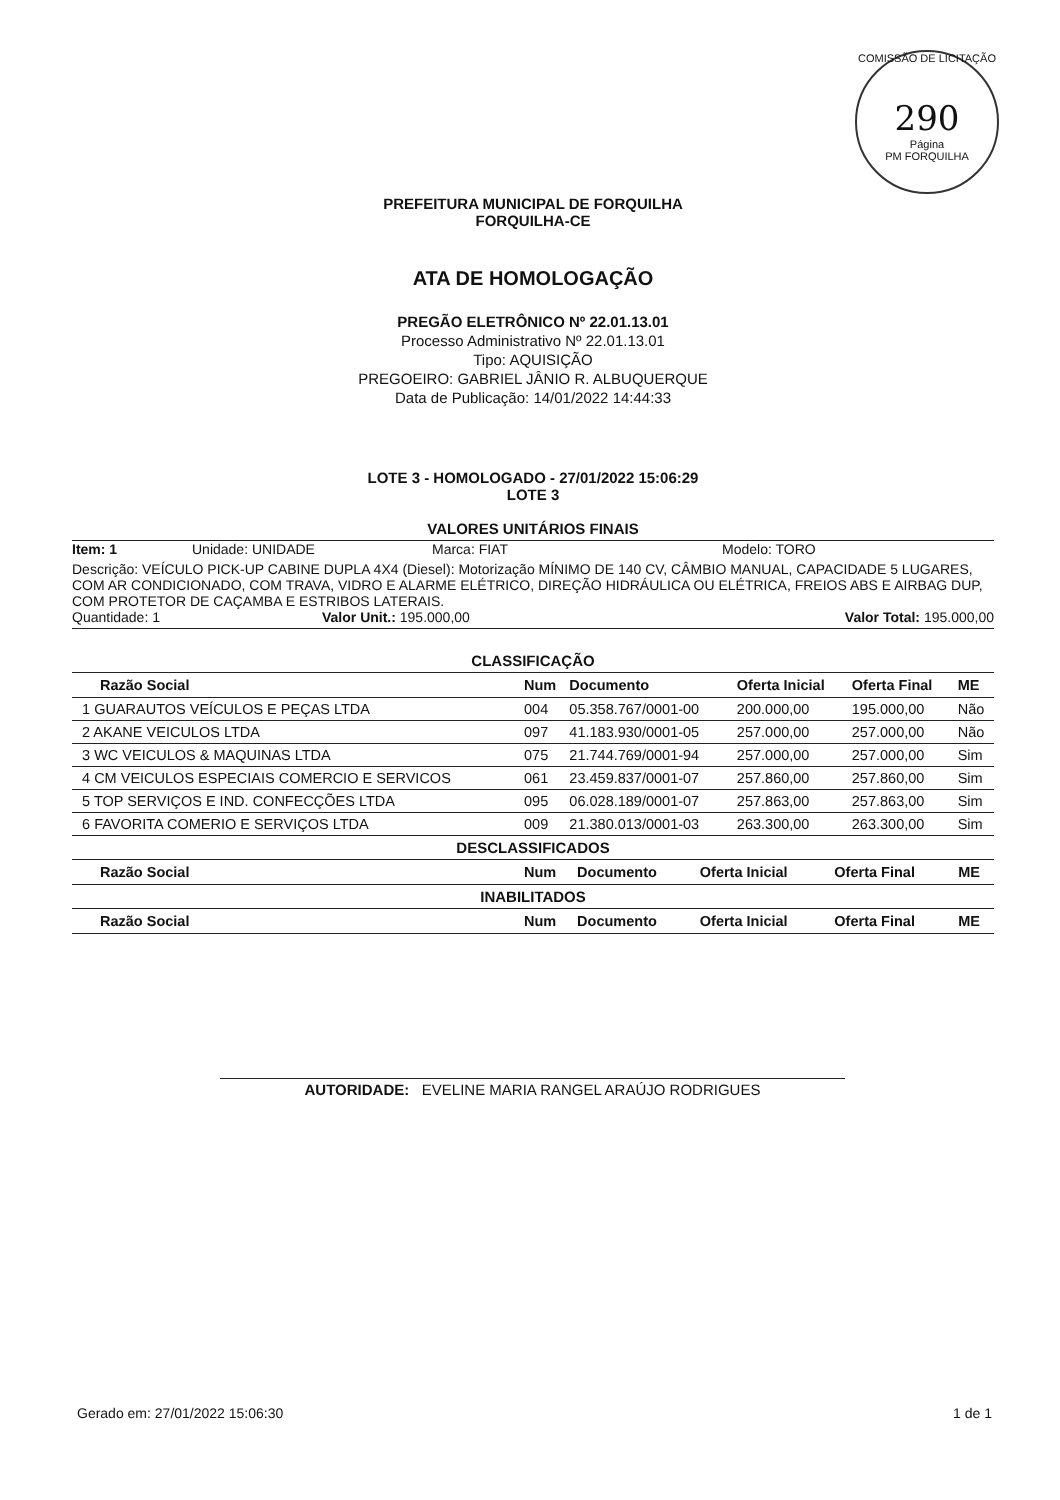COMISSÃO DE LICITAÇÃO
290
Página
PM FORQUILHA
PREFEITURA MUNICIPAL DE FORQUILHA
FORQUILHA-CE
ATA DE HOMOLOGAÇÃO
PREGÃO ELETRÔNICO Nº 22.01.13.01
Processo Administrativo Nº 22.01.13.01
Tipo: AQUISIÇÃO
PREGOEIRO: GABRIEL JÂNIO R. ALBUQUERQUE
Data de Publicação: 14/01/2022 14:44:33
LOTE 3 - HOMOLOGADO - 27/01/2022 15:06:29
LOTE 3
VALORES UNITÁRIOS FINAIS
Item: 1 Unidade: UNIDADE Marca: FIAT Modelo: TORO
Descrição: VEÍCULO PICK-UP CABINE DUPLA 4X4 (Diesel): Motorização MÍNIMO DE 140 CV, CÂMBIO MANUAL, CAPACIDADE 5 LUGARES, COM AR CONDICIONADO, COM TRAVA, VIDRO E ALARME ELÉTRICO, DIREÇÃO HIDRÁULICA OU ELÉTRICA, FREIOS ABS E AIRBAG DUP, COM PROTETOR DE CAÇAMBA E ESTRIBOS LATERAIS.
Quantidade: 1 Valor Unit.: 195.000,00 Valor Total: 195.000,00
CLASSIFICAÇÃO
| Razão Social | Num | Documento | Oferta Inicial | Oferta Final | ME |
| --- | --- | --- | --- | --- | --- |
| 1 GUARAUTOS VEÍCULOS E PEÇAS LTDA | 004 | 05.358.767/0001-00 | 200.000,00 | 195.000,00 | Não |
| 2 AKANE VEICULOS LTDA | 097 | 41.183.930/0001-05 | 257.000,00 | 257.000,00 | Não |
| 3 WC VEICULOS & MAQUINAS LTDA | 075 | 21.744.769/0001-94 | 257.000,00 | 257.000,00 | Sim |
| 4 CM VEICULOS ESPECIAIS COMERCIO E SERVICOS | 061 | 23.459.837/0001-07 | 257.860,00 | 257.860,00 | Sim |
| 5 TOP SERVIÇOS E IND. CONFECÇÕES LTDA | 095 | 06.028.189/0001-07 | 257.863,00 | 257.863,00 | Sim |
| 6 FAVORITA COMERIO E SERVIÇOS LTDA | 009 | 21.380.013/0001-03 | 263.300,00 | 263.300,00 | Sim |
DESCLASSIFICADOS
| Razão Social | Num | Documento | Oferta Inicial | Oferta Final | ME |
| --- | --- | --- | --- | --- | --- |
INABILITADOS
| Razão Social | Num | Documento | Oferta Inicial | Oferta Final | ME |
| --- | --- | --- | --- | --- | --- |
AUTORIDADE: EVELINE MARIA RANGEL ARAÚJO RODRIGUES
Gerado em: 27/01/2022 15:06:30 1 de 1